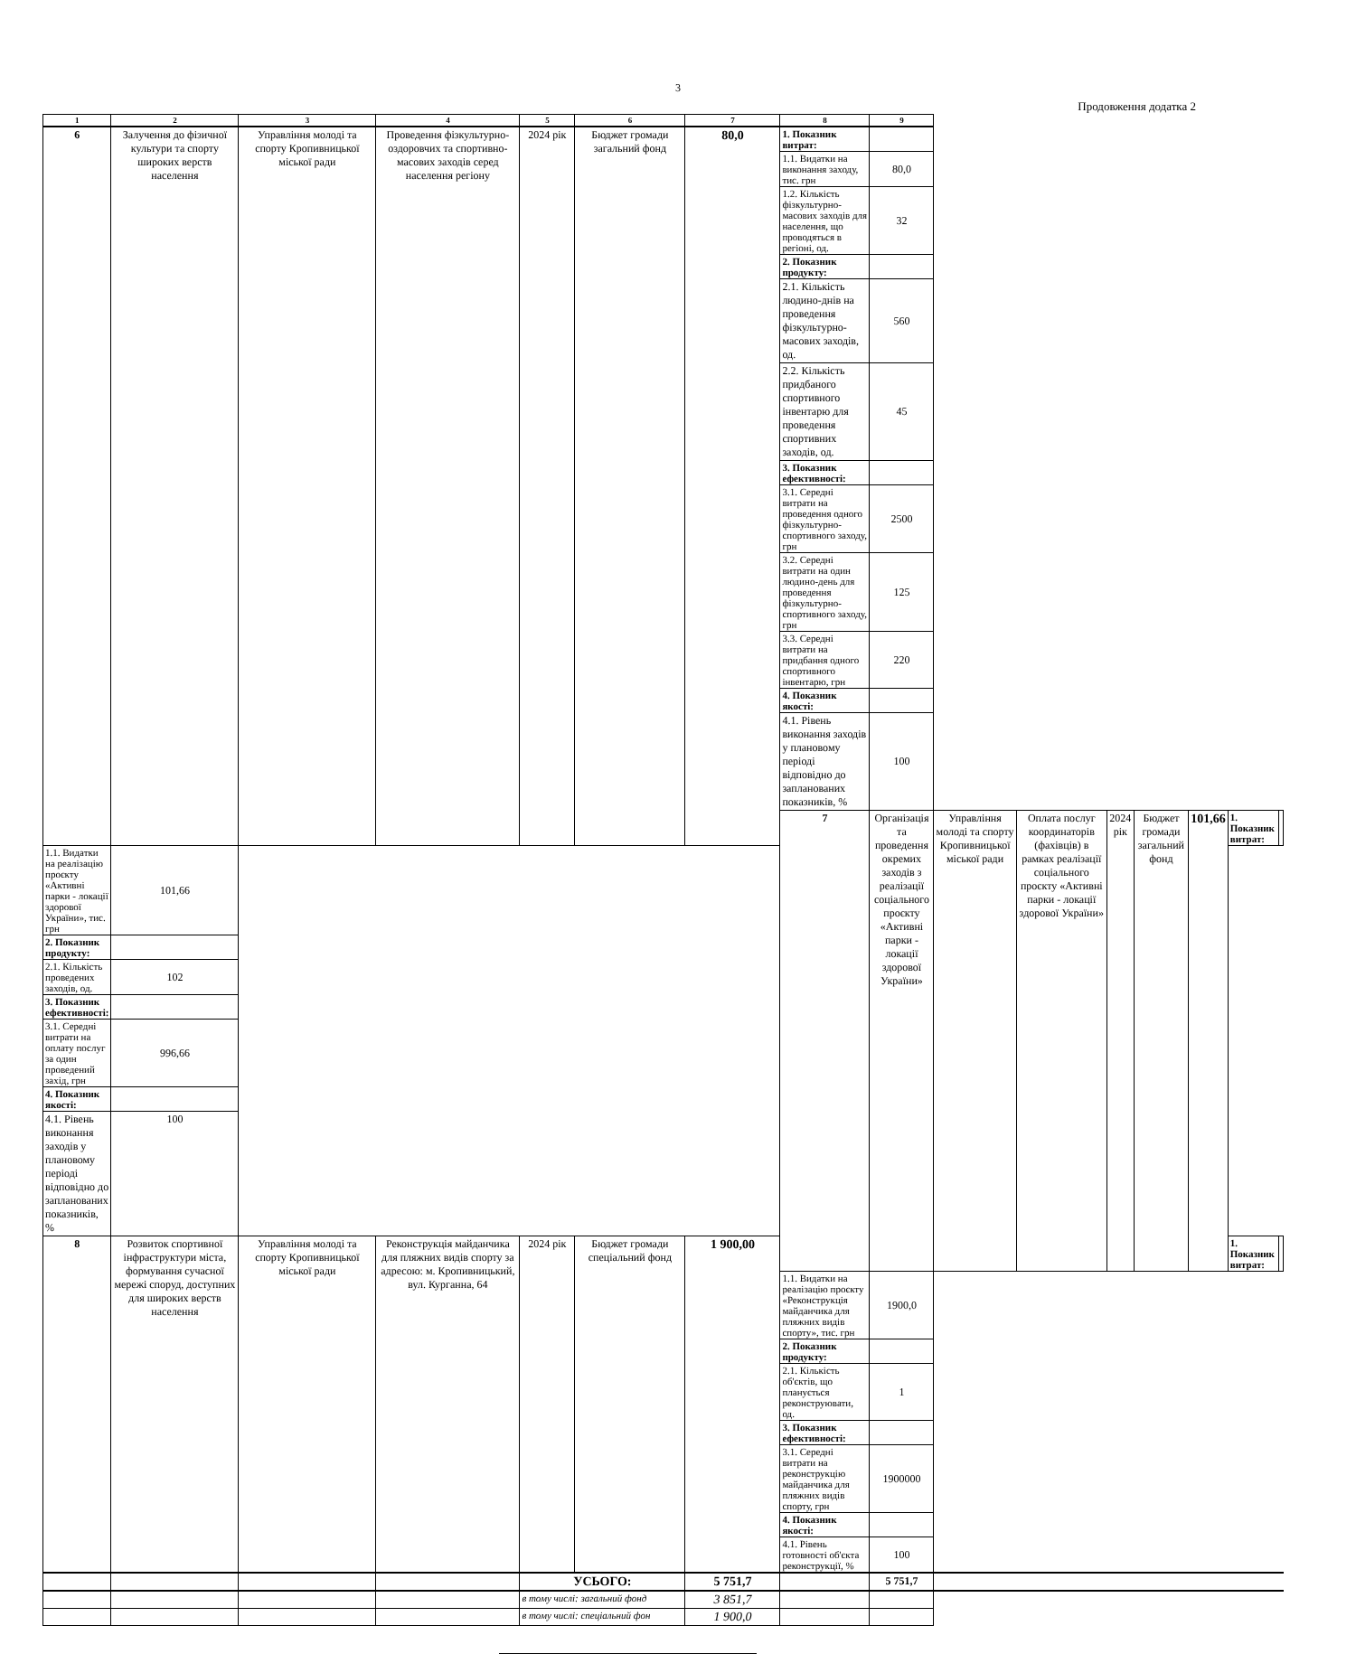3
Продовження додатка 2
| 1 | 2 | 3 | 4 | 5 | 6 | 7 | 8 | 9 | | | | | | | |
| --- | --- | --- | --- | --- | --- | --- | --- | --- | --- | --- | --- | --- | --- | --- | --- |
| 6 | Залучення до фізичної культури та спорту широких верств населення | Управління молоді та спорту Кропивницької міської ради | Проведення фізкультурно-оздоровчих та спортивно-масових заходів серед населення регіону | 2024 рік | Бюджет громади загальний фонд | 80,0 | 1. Показник витрат: | | | | | | | | |
| | | | | | | | 1.1. Видатки на виконання заходу, тис. грн | 80,0 | | | | | | | |
| | | | | | | | 1.2. Кількість фізкультурно-масових заходів для населення, що проводяться в регіоні, од. | 32 | | | | | | | |
| | | | | | | | 2. Показник продукту: | | | | | | | | |
| | | | | | | | 2.1. Кількість людино-днів на проведення фізкультурно-масових заходів, од. | 560 | | | | | | | |
| | | | | | | | 2.2. Кількість придбаного спортивного інвентарю для проведення спортивних заходів, од. | 45 | | | | | | | |
| | | | | | | | 3. Показник ефективності: | | | | | | | | |
| | | | | | | | 3.1. Середні витрати на проведення одного фізкультурно-спортивного заходу, грн | 2500 | | | | | | | |
| | | | | | | | 3.2. Середні витрати на один людино-день для проведення фізкультурно-спортивного заходу, грн | 125 | | | | | | | |
| | | | | | | | 3.3. Середні витрати на придбання одного спортивного інвентарю, грн | 220 | | | | | | | |
| | | | | | | | 4. Показник якості: | | | | | | | | |
| | | | | | | | 4.1. Рівень виконання заходів у плановому періоді відповідно до запланованих показників, % | 100 | | | | | | | |
| | | | | | | | 7 | Організація та проведення окремих заходів з реалізації соціального проєкту «Активні парки - локації здорової України» | Управління молоді та спорту Кропивницької міської ради | Оплата послуг координаторів (фахівців) в рамках реалізації соціального проєкту «Активні парки - локації здорової України» | 2024 рік | Бюджет громади загальний фонд | 101,66 | 1. Показник витрат: | |
| 1.1. Видатки на реалізацію проєкту «Активні парки - локації здорової України», тис. грн | 101,66 | | | | | | | | | | | | | | |
| 2. Показник продукту: | | | | | | | | | | | | | | | |
| 2.1. Кількість проведених заходів, од. | 102 | | | | | | | | | | | | | | |
| 3. Показник ефективності: | | | | | | | | | | | | | | | |
| 3.1. Середні витрати на оплату послуг за один проведений захід, грн | 996,66 | | | | | | | | | | | | | | |
| 4. Показник якості: | | | | | | | | | | | | | | | |
| 4.1. Рівень виконання заходів у плановому періоді відповідно до запланованих показників, % | 100 | | | | | | | | | | | | | | |
| 8 | Розвиток спортивної інфраструктури міста, формування сучасної мережі споруд, доступних для широких верств населення | Управління молоді та спорту Кропивницької міської ради | Реконструкція майданчика для пляжних видів спорту за адресою: м. Кропивницький, вул. Курганна, 64 | 2024 рік | Бюджет громади спеціальний фонд | 1 900,00 | | | | | | | | 1. Показник витрат: | |
| | | | | | | | 1.1. Видатки на реалізацію проєкту «Реконструкція майданчика для пляжних видів спорту», тис. грн | 1900,0 | | | | | | | |
| | | | | | | | 2. Показник продукту: | | | | | | | | |
| | | | | | | | 2.1. Кількість об'єктів, що планується реконструювати, од. | 1 | | | | | | | |
| | | | | | | | 3. Показник ефективності: | | | | | | | | |
| | | | | | | | 3.1. Середні витрати на реконструкцію майданчика для пляжних видів спорту, грн | 1900000 | | | | | | | |
| | | | | | | | 4. Показник якості: | | | | | | | | |
| | | | | | | | 4.1. Рівень готовності об'єкта реконструкції, % | 100 | | | | | | | |
| | | | | УСЬОГО: | | 5 751,7 | | 5 751,7 | | | | | | | |
| | | | | в тому числі: загальний фонд | | 3 851,7 | | | | | | | | | |
| | | | | в тому числі: спеціальний фон | | 1 900,0 | | | | | | | | | |